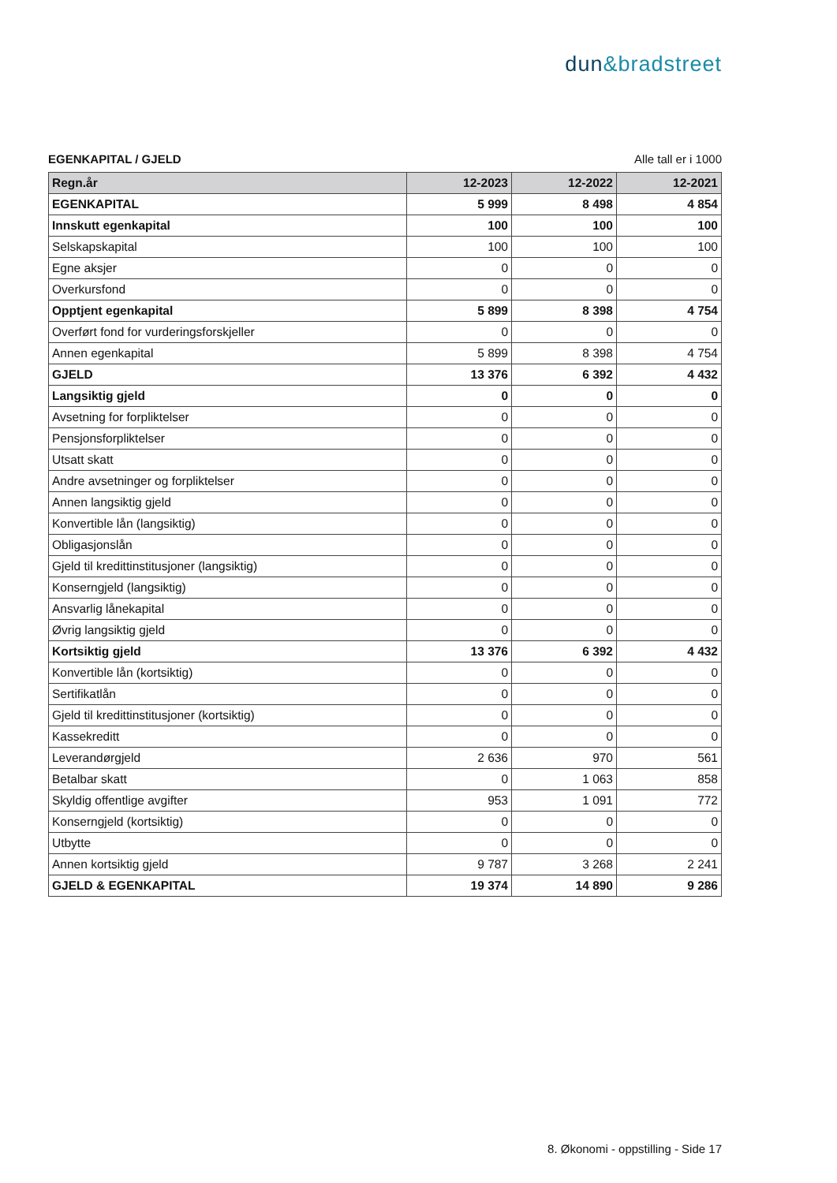dun&bradstreet
EGENKAPITAL / GJELD Alle tall er i 1000
| Regn.år | 12-2023 | 12-2022 | 12-2021 |
| --- | --- | --- | --- |
| EGENKAPITAL | 5 999 | 8 498 | 4 854 |
| Innskutt egenkapital | 100 | 100 | 100 |
| Selskapskapital | 100 | 100 | 100 |
| Egne aksjer | 0 | 0 | 0 |
| Overkursfond | 0 | 0 | 0 |
| Opptjent egenkapital | 5 899 | 8 398 | 4 754 |
| Overført fond for vurderingsforskjeller | 0 | 0 | 0 |
| Annen egenkapital | 5 899 | 8 398 | 4 754 |
| GJELD | 13 376 | 6 392 | 4 432 |
| Langsiktig gjeld | 0 | 0 | 0 |
| Avsetning for forpliktelser | 0 | 0 | 0 |
| Pensjonsforpliktelser | 0 | 0 | 0 |
| Utsatt skatt | 0 | 0 | 0 |
| Andre avsetninger og forpliktelser | 0 | 0 | 0 |
| Annen langsiktig gjeld | 0 | 0 | 0 |
| Konvertible lån (langsiktig) | 0 | 0 | 0 |
| Obligasjonslån | 0 | 0 | 0 |
| Gjeld til kredittinstitusjoner (langsiktig) | 0 | 0 | 0 |
| Konserngjeld (langsiktig) | 0 | 0 | 0 |
| Ansvarlig lånekapital | 0 | 0 | 0 |
| Øvrig langsiktig gjeld | 0 | 0 | 0 |
| Kortsiktig gjeld | 13 376 | 6 392 | 4 432 |
| Konvertible lån (kortsiktig) | 0 | 0 | 0 |
| Sertifikatlån | 0 | 0 | 0 |
| Gjeld til kredittinstitusjoner (kortsiktig) | 0 | 0 | 0 |
| Kassekreditt | 0 | 0 | 0 |
| Leverandørgjeld | 2 636 | 970 | 561 |
| Betalbar skatt | 0 | 1 063 | 858 |
| Skyldig offentlige avgifter | 953 | 1 091 | 772 |
| Konserngjeld (kortsiktig) | 0 | 0 | 0 |
| Utbytte | 0 | 0 | 0 |
| Annen kortsiktig gjeld | 9 787 | 3 268 | 2 241 |
| GJELD & EGENKAPITAL | 19 374 | 14 890 | 9 286 |
8. Økonomi - oppstilling - Side 17